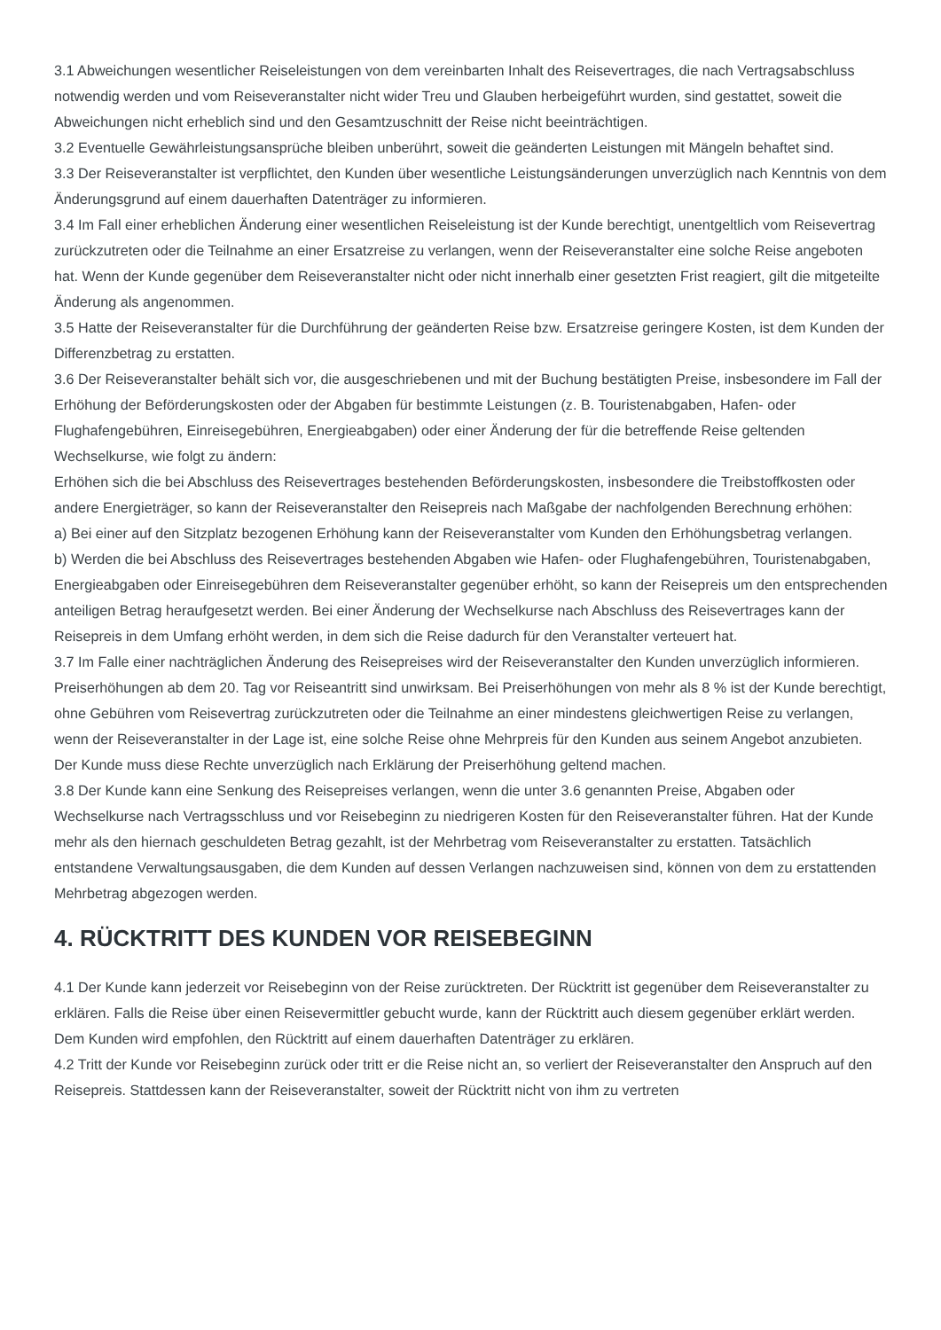3.1 Abweichungen wesentlicher Reiseleistungen von dem vereinbarten Inhalt des Reisevertrages, die nach Vertragsabschluss notwendig werden und vom Reiseveranstalter nicht wider Treu und Glauben herbeigeführt wurden, sind gestattet, soweit die Abweichungen nicht erheblich sind und den Gesamtzuschnitt der Reise nicht beeinträchtigen.
3.2 Eventuelle Gewährleistungsansprüche bleiben unberührt, soweit die geänderten Leistungen mit Mängeln behaftet sind.
3.3 Der Reiseveranstalter ist verpflichtet, den Kunden über wesentliche Leistungsänderungen unverzüglich nach Kenntnis von dem Änderungsgrund auf einem dauerhaften Datenträger zu informieren.
3.4 Im Fall einer erheblichen Änderung einer wesentlichen Reiseleistung ist der Kunde berechtigt, unentgeltlich vom Reisevertrag zurückzutreten oder die Teilnahme an einer Ersatzreise zu verlangen, wenn der Reiseveranstalter eine solche Reise angeboten hat. Wenn der Kunde gegenüber dem Reiseveranstalter nicht oder nicht innerhalb einer gesetzten Frist reagiert, gilt die mitgeteilte Änderung als angenommen.
3.5 Hatte der Reiseveranstalter für die Durchführung der geänderten Reise bzw. Ersatzreise geringere Kosten, ist dem Kunden der Differenzbetrag zu erstatten.
3.6 Der Reiseveranstalter behält sich vor, die ausgeschriebenen und mit der Buchung bestätigten Preise, insbesondere im Fall der Erhöhung der Beförderungskosten oder der Abgaben für bestimmte Leistungen (z. B. Touristenabgaben, Hafen- oder Flughafengebühren, Einreisegebühren, Energieabgaben) oder einer Änderung der für die betreffende Reise geltenden Wechselkurse, wie folgt zu ändern:
Erhöhen sich die bei Abschluss des Reisevertrages bestehenden Beförderungskosten, insbesondere die Treibstoffkosten oder andere Energieträger, so kann der Reiseveranstalter den Reisepreis nach Maßgabe der nachfolgenden Berechnung erhöhen:
a) Bei einer auf den Sitzplatz bezogenen Erhöhung kann der Reiseveranstalter vom Kunden den Erhöhungsbetrag verlangen.
b) Werden die bei Abschluss des Reisevertrages bestehenden Abgaben wie Hafen- oder Flughafengebühren, Touristenabgaben, Energieabgaben oder Einreisegebühren dem Reiseveranstalter gegenüber erhöht, so kann der Reisepreis um den entsprechenden anteiligen Betrag heraufgesetzt werden. Bei einer Änderung der Wechselkurse nach Abschluss des Reisevertrages kann der Reisepreis in dem Umfang erhöht werden, in dem sich die Reise dadurch für den Veranstalter verteuert hat.
3.7 Im Falle einer nachträglichen Änderung des Reisepreises wird der Reiseveranstalter den Kunden unverzüglich informieren. Preiserhöhungen ab dem 20. Tag vor Reiseantritt sind unwirksam. Bei Preiserhöhungen von mehr als 8 % ist der Kunde berechtigt, ohne Gebühren vom Reisevertrag zurückzutreten oder die Teilnahme an einer mindestens gleichwertigen Reise zu verlangen, wenn der Reiseveranstalter in der Lage ist, eine solche Reise ohne Mehrpreis für den Kunden aus seinem Angebot anzubieten. Der Kunde muss diese Rechte unverzüglich nach Erklärung der Preiserhöhung geltend machen.
3.8 Der Kunde kann eine Senkung des Reisepreises verlangen, wenn die unter 3.6 genannten Preise, Abgaben oder Wechselkurse nach Vertragsschluss und vor Reisebeginn zu niedrigeren Kosten für den Reiseveranstalter führen. Hat der Kunde mehr als den hiernach geschuldeten Betrag gezahlt, ist der Mehrbetrag vom Reiseveranstalter zu erstatten. Tatsächlich entstandene Verwaltungsausgaben, die dem Kunden auf dessen Verlangen nachzuweisen sind, können von dem zu erstattenden Mehrbetrag abgezogen werden.
4. RÜCKTRITT DES KUNDEN VOR REISEBEGINN
4.1 Der Kunde kann jederzeit vor Reisebeginn von der Reise zurücktreten. Der Rücktritt ist gegenüber dem Reiseveranstalter zu erklären. Falls die Reise über einen Reisevermittler gebucht wurde, kann der Rücktritt auch diesem gegenüber erklärt werden. Dem Kunden wird empfohlen, den Rücktritt auf einem dauerhaften Datenträger zu erklären.
4.2 Tritt der Kunde vor Reisebeginn zurück oder tritt er die Reise nicht an, so verliert der Reiseveranstalter den Anspruch auf den Reisepreis. Stattdessen kann der Reiseveranstalter, soweit der Rücktritt nicht von ihm zu vertreten